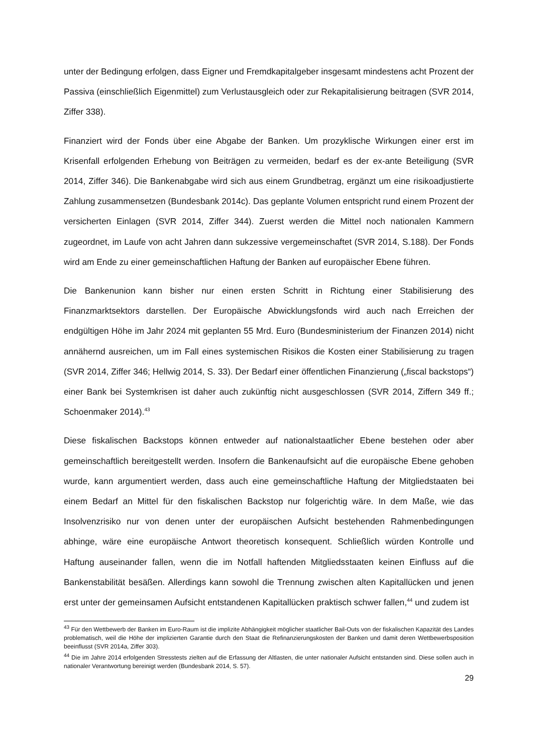unter der Bedingung erfolgen, dass Eigner und Fremdkapitalgeber insgesamt mindestens acht Prozent der Passiva (einschließlich Eigenmittel) zum Verlustausgleich oder zur Rekapitalisierung beitragen (SVR 2014, Ziffer 338).
Finanziert wird der Fonds über eine Abgabe der Banken. Um prozyklische Wirkungen einer erst im Krisenfall erfolgenden Erhebung von Beiträgen zu vermeiden, bedarf es der ex-ante Beteiligung (SVR 2014, Ziffer 346). Die Bankenabgabe wird sich aus einem Grundbetrag, ergänzt um eine risikoadjustierte Zahlung zusammensetzen (Bundesbank 2014c). Das geplante Volumen entspricht rund einem Prozent der versicherten Einlagen (SVR 2014, Ziffer 344). Zuerst werden die Mittel noch nationalen Kammern zugeordnet, im Laufe von acht Jahren dann sukzessive vergemeinschaftet (SVR 2014, S.188). Der Fonds wird am Ende zu einer gemeinschaftlichen Haftung der Banken auf europäischer Ebene führen.
Die Bankenunion kann bisher nur einen ersten Schritt in Richtung einer Stabilisierung des Finanzmarktsektors darstellen. Der Europäische Abwicklungsfonds wird auch nach Erreichen der endgültigen Höhe im Jahr 2024 mit geplanten 55 Mrd. Euro (Bundesministerium der Finanzen 2014) nicht annähernd ausreichen, um im Fall eines systemischen Risikos die Kosten einer Stabilisierung zu tragen (SVR 2014, Ziffer 346; Hellwig 2014, S. 33). Der Bedarf einer öffentlichen Finanzierung („fiscal backstops“) einer Bank bei Systemkrisen ist daher auch zukünftig nicht ausgeschlossen (SVR 2014, Ziffern 349 ff.; Schoenmaker 2014).<sup>43</sup>
Diese fiskalischen Backstops können entweder auf nationalstaatlicher Ebene bestehen oder aber gemeinschaftlich bereitgestellt werden. Insofern die Bankenaufsicht auf die europäische Ebene gehoben wurde, kann argumentiert werden, dass auch eine gemeinschaftliche Haftung der Mitgliedstaaten bei einem Bedarf an Mittel für den fiskalischen Backstop nur folgerichtig wäre. In dem Maße, wie das Insolvenzrisiko nur von denen unter der europäischen Aufsicht bestehenden Rahmenbedingungen abhinge, wäre eine europäische Antwort theoretisch konsequent. Schließlich würden Kontrolle und Haftung auseinander fallen, wenn die im Notfall haftenden Mitgliedsstaaten keinen Einfluss auf die Bankenstabilität besäßen. Allerdings kann sowohl die Trennung zwischen alten Kapitallücken und jenen erst unter der gemeinsamen Aufsicht entstandenen Kapitallücken praktisch schwer fallen,<sup>44</sup> und zudem ist
<sup>43</sup> Für den Wettbewerb der Banken im Euro-Raum ist die implizite Abhängigkeit möglicher staatlicher Bail-Outs von der fiskalischen Kapazität des Landes problematisch, weil die Höhe der implizierten Garantie durch den Staat die Refinanzierungskosten der Banken und damit deren Wettbewerbsposition beeinflusst (SVR 2014a, Ziffer 303).
<sup>44</sup> Die im Jahre 2014 erfolgenden Stresstests zielten auf die Erfassung der Altlasten, die unter nationaler Aufsicht entstanden sind. Diese sollen auch in nationaler Verantwortung bereinigt werden (Bundesbank 2014, S. 57).
29